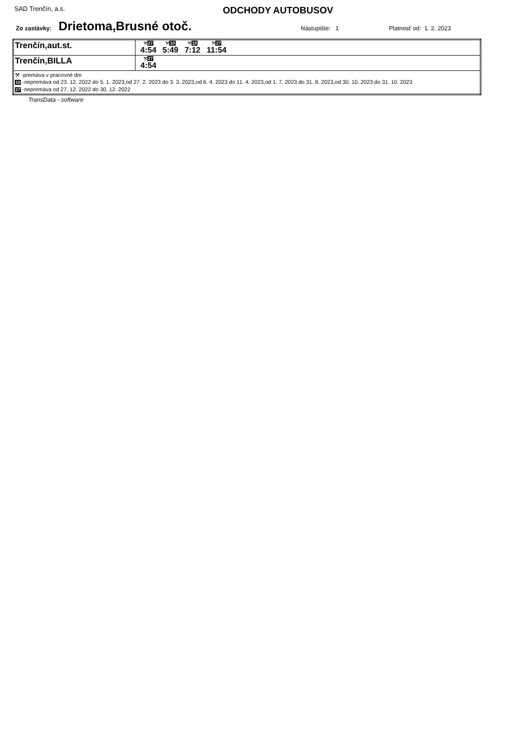SAD Trenčín, a.s.
ODCHODY AUTOBUSOV
Zo zastávky: Drietoma,Brusné otoč. Nástupište: 1 Platnosť od: 1. 2. 2023
| Trenčín,aut.st. | ⚒ 27 4:54 ⚒ 10 5:49 ⚒ 10 7:12 ⚒ 27 11:54 |
| Trenčín,BILLA | ⚒ 27 4:54 |
| ⚒ -premáva v pracovné dni 10 -nepremáva od 23. 12. 2022 do 5. 1. 2023,od 27. 2. 2023 do 3. 3. 2023,od 6. 4. 2023 do 11. 4. 2023,od 1. 7. 2023 do 31. 8. 2023,od 30. 10. 2023 do 31. 10. 2023 27 -nepremáva od 27. 12. 2022 do 30. 12. 2022 | |
TransData - software